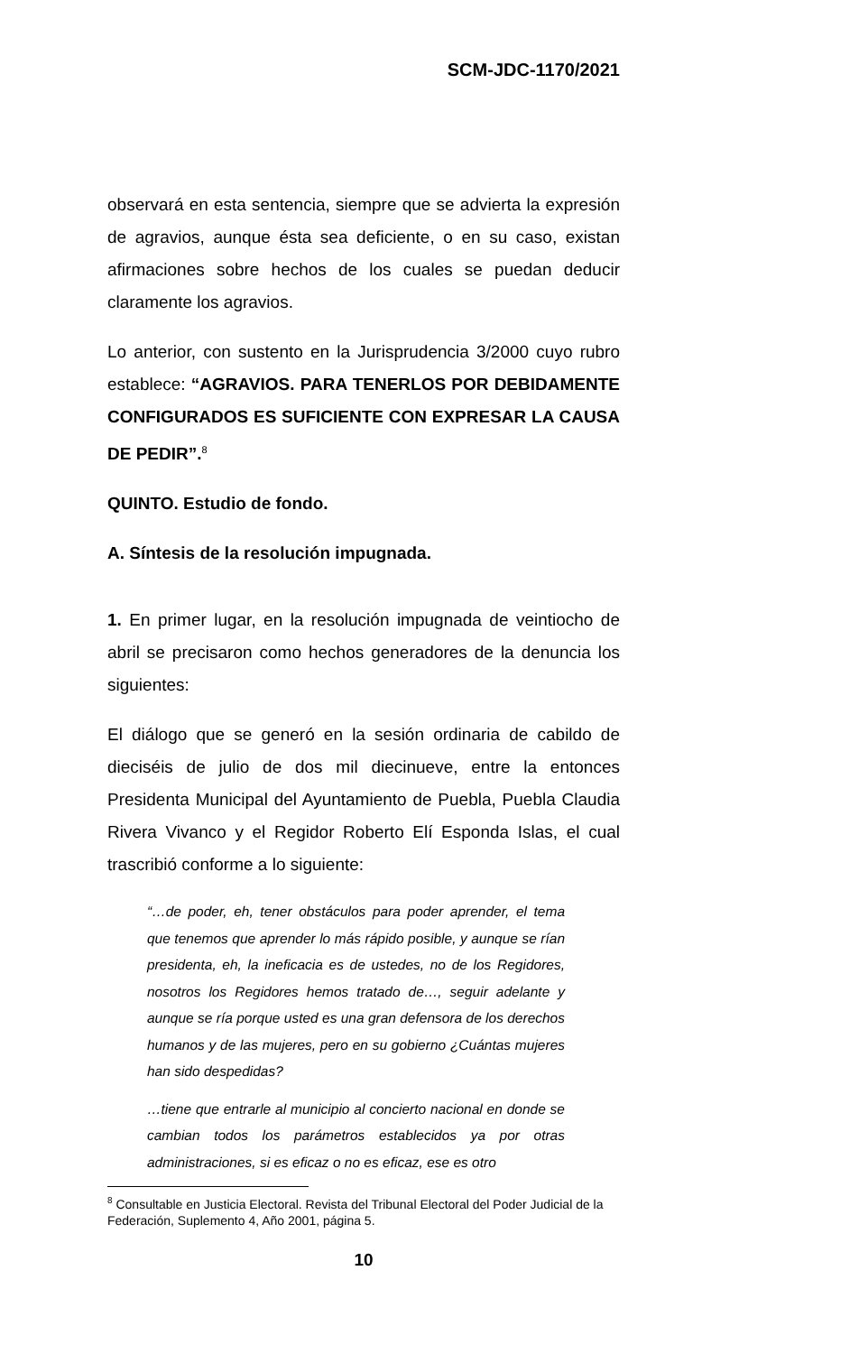SCM-JDC-1170/2021
observará en esta sentencia, siempre que se advierta la expresión de agravios, aunque ésta sea deficiente, o en su caso, existan afirmaciones sobre hechos de los cuales se puedan deducir claramente los agravios.
Lo anterior, con sustento en la Jurisprudencia 3/2000 cuyo rubro establece: “AGRAVIOS. PARA TENERLOS POR DEBIDAMENTE CONFIGURADOS ES SUFICIENTE CON EXPRESAR LA CAUSA DE PEDIR”.<sup>8</sup>
QUINTO. Estudio de fondo.
A. Síntesis de la resolución impugnada.
1. En primer lugar, en la resolución impugnada de veintiocho de abril se precisaron como hechos generadores de la denuncia los siguientes:
El diálogo que se generó en la sesión ordinaria de cabildo de dieciséis de julio de dos mil diecinueve, entre la entonces Presidenta Municipal del Ayuntamiento de Puebla, Puebla Claudia Rivera Vivanco y el Regidor Roberto Elí Esponda Islas, el cual trascribió conforme a lo siguiente:
“…de poder, eh, tener obstáculos para poder aprender, el tema que tenemos que aprender lo más rápido posible, y aunque se rían presidenta, eh, la ineficacia es de ustedes, no de los Regidores, nosotros los Regidores hemos tratado de…, seguir adelante y aunque se ría porque usted es una gran defensora de los derechos humanos y de las mujeres, pero en su gobierno ¿Cuántas mujeres han sido despedidas?
…tiene que entrarle al municipio al concierto nacional en donde se cambian todos los parámetros establecidos ya por otras administraciones, si es eficaz o no es eficaz, ese es otro
<sup>8</sup> Consultable en Justicia Electoral. Revista del Tribunal Electoral del Poder Judicial de la Federación, Suplemento 4, Año 2001, página 5.
10